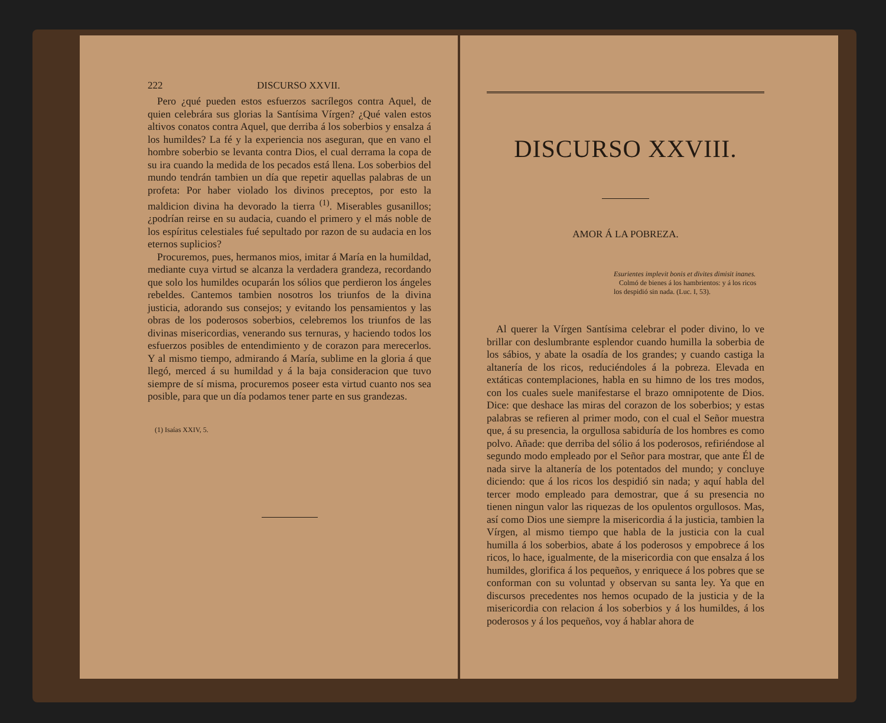222 DISCURSO XXVII.
Pero ¿qué pueden estos esfuerzos sacrílegos contra Aquel, de quien celebrára sus glorias la Santísima Vírgen? ¿Qué valen estos altivos conatos contra Aquel, que derriba á los soberbios y ensalza á los humildes? La fé y la experiencia nos aseguran, que en vano el hombre soberbio se levanta contra Dios, el cual derrama la copa de su ira cuando la medida de los pecados está llena. Los soberbios del mundo tendrán tambien un día que repetir aquellas palabras de un profeta: Por haber violado los divinos preceptos, por esto la maldicion divina ha devorado la tierra <sup>(1)</sup>. Miserables gusanillos; ¿podrían reirse en su audacia, cuando el primero y el más noble de los espíritus celestiales fué sepultado por razon de su audacia en los eternos suplicios?
Procuremos, pues, hermanos mios, imitar á María en la humildad, mediante cuya virtud se alcanza la verdadera grandeza, recordando que solo los humildes ocuparán los sólios que perdieron los ángeles rebeldes. Cantemos tambien nosotros los triunfos de la divina justicia, adorando sus consejos; y evitando los pensamientos y las obras de los poderosos soberbios, celebremos los triunfos de las divinas misericordias, venerando sus ternuras, y haciendo todos los esfuerzos posibles de entendimiento y de corazon para merecerlos. Y al mismo tiempo, admirando á María, sublime en la gloria á que llegó, merced á su humildad y á la baja consideracion que tuvo siempre de sí misma, procuremos poseer esta virtud cuanto nos sea posible, para que un día podamos tener parte en sus grandezas.
(1) Isaías XXIV, 5.
DISCURSO XXVIII.
AMOR Á LA POBREZA.
Esurientes implevit bonis et divites dimisit inanes.
Colmó de bienes á los hambrientos: y á los ricos los despidió sin nada. (Luc. I, 53).
Al querer la Vírgen Santísima celebrar el poder divino, lo ve brillar con deslumbrante esplendor cuando humilla la soberbia de los sábios, y abate la osadía de los grandes; y cuando castiga la altanería de los ricos, reduciéndoles á la pobreza. Elevada en extáticas contemplaciones, habla en su himno de los tres modos, con los cuales suele manifestarse el brazo omnipotente de Dios. Dice: que deshace las miras del corazon de los soberbios; y estas palabras se refieren al primer modo, con el cual el Señor muestra que, á su presencia, la orgullosa sabiduría de los hombres es como polvo. Añade: que derriba del sólio á los poderosos, refiriéndose al segundo modo empleado por el Señor para mostrar, que ante Él de nada sirve la altanería de los potentados del mundo; y concluye diciendo: que á los ricos los despidió sin nada; y aquí habla del tercer modo empleado para demostrar, que á su presencia no tienen ningun valor las riquezas de los opulentos orgullosos. Mas, así como Dios une siempre la misericordia á la justicia, tambien la Vírgen, al mismo tiempo que habla de la justicia con la cual humilla á los soberbios, abate á los poderosos y empobrece á los ricos, lo hace, igualmente, de la misericordia con que ensalza á los humildes, glorifica á los pequeños, y enriquece á los pobres que se conforman con su voluntad y observan su santa ley. Ya que en discursos precedentes nos hemos ocupado de la justicia y de la misericordia con relacion á los soberbios y á los humildes, á los poderosos y á los pequeños, voy á hablar ahora de